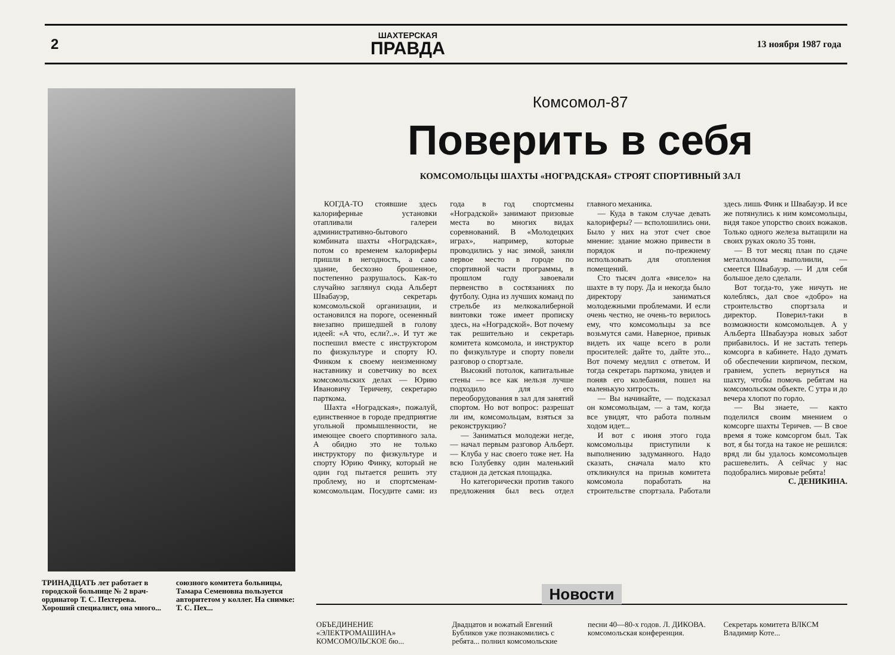2
ШАХТЕРСКАЯ
ПРАВДА
13 ноября 1987 года
Комсомол-87
Поверить в себя
КОМСОМОЛЬЦЫ ШАХТЫ «НОГРАДСКАЯ» СТРОЯТ СПОРТИВНЫЙ ЗАЛ
КОГДА-ТО стоявшие здесь калориферные установки отапливали галереи административно-бытового комбината шахты «Ноградская», потом со временем калориферы пришли в негодность, а само здание, бесхозно брошенное, постепенно разрушалось. Как-то случайно заглянул сюда Альберт Швабауэр, секретарь комсомольской организации, и остановился на пороге, осененный внезапно пришедшей в голову идеей: «А что, если?..». И тут же поспешил вместе с инструктором по физкультуре и спорту Ю. Финком к своему неизменному наставнику и советчику во всех комсомольских делах — Юрию Ивановичу Теричеву, секретарю парткома.
Шахта «Ноградская», пожалуй, единственное в городе предприятие угольной промышленности, не имеющее своего спортивного зала. А обидно это не только инструктору по физкультуре и спорту Юрию Финку, который не один год пытается решить эту проблему, но и спортсменам-комсомольцам. Посудите сами: из года в год спортсмены «Ноградской» занимают призовые места во многих видах соревнований. В «Молодецких играх», например, которые проводились у нас зимой, заняли первое место в городе по спортивной части программы, в прошлом году завоевали первенство в состязаниях по футболу. Одна из лучших команд по стрельбе из мелкокалиберной винтовки тоже имеет прописку здесь, на «Ноградской». Вот почему так решительно и секретарь комитета комсомола, и инструктор по физкультуре и спорту повели разговор о спортзале.
Высокий потолок, капитальные стены — все как нельзя лучше подходило для его переоборудования в зал для занятий спортом. Но вот вопрос: разрешат ли им, комсомольцам, взяться за реконструкцию?
— Заниматься молодежи негде, — начал первым разговор Альберт. — Клуба у нас своего тоже нет. На всю Голубевку один маленький стадион да детская площадка.
Но категорически против такого предложения был весь отдел главного механика.
— Куда в таком случае девать калориферы? — всполошились они. Было у них на этот счет свое мнение: здание можно привести в порядок и по-прежнему использовать для отопления помещений.
Сто тысяч долга «висело» на шахте в ту пору. Да и некогда было директору заниматься молодежными проблемами. И если очень честно, не очень-то верилось ему, что комсомольцы за все возьмутся сами. Наверное, привык видеть их чаще всего в роли просителей: дайте то, дайте это... Вот почему медлил с ответом. И тогда секретарь парткома, увидев и поняв его колебания, пошел на маленькую хитрость.
— Вы начинайте, — подсказал он комсомольцам, — а там, когда все увидят, что работа полным ходом идет...
И вот с июня этого года комсомольцы приступили к выполнению задуманного. Надо сказать, сначала мало кто откликнулся на призыв комитета комсомола поработать на строительстве спортзала. Работали здесь лишь Финк и Швабауэр. И все же потянулись к ним комсомольцы, видя такое упорство своих вожаков. Только одного железа вытащили на своих руках около 35 тонн.
— В тот месяц план по сдаче металлолома выполнили, — смеется Швабауэр. — И для себя большое дело сделали.
Вот тогда-то, уже ничуть не колеблясь, дал свое «добро» на строительство спортзала и директор. Поверил-таки в возможности комсомольцев. А у Альберта Швабауэра новых забот прибавилось. И не застать теперь комсорга в кабинете. Надо думать об обеспечении кирпичом, песком, гравием, успеть вернуться на шахту, чтобы помочь ребятам на комсомольском объекте. С утра и до вечера хлопот по горло.
— Вы знаете, — както поделился своим мнением о комсорге шахты Теричев. — В свое время я тоже комсоргом был. Так вот, я бы тогда на такое не решился: вряд ли бы удалось комсомольцев расшевелить. А сейчас у нас подобрались мировые ребята!
С. ДЕНИКИНА.
ТРИНАДЦАТЬ лет работает в городской больнице № 2 врач-ординатор Т. С. Пехтерева. Хороший специалист, она много... союзного комитета больницы, Тамара Семеновна пользуется авторитетом у коллег. На снимке: Т. С. Пех...
Новости
ОБЪЕДИНЕНИЕ «ЭЛЕКТРОМАШИНА» КОМСОМОЛЬСКОЕ бю... Двадцатов и вожатый Евгений Бубликов уже познакомились с ребята... полнил комсомольские песни 40—80-х годов. Л. ДИКОВА. комсомольская конференция. Секретарь комитета ВЛКСМ Владимир Коте...